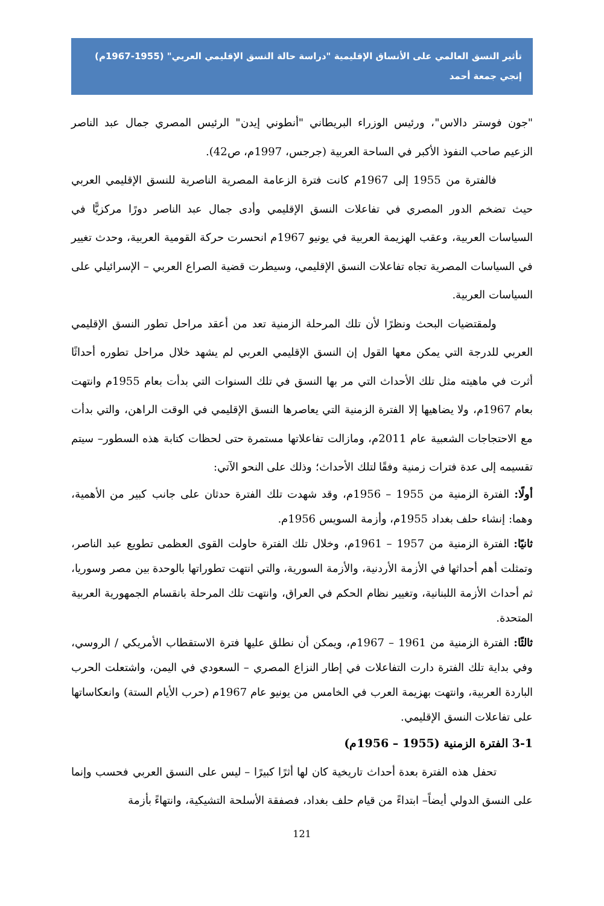تأثير النسق العالمي على الأنساق الإقليمية "دراسة حالة النسق الإقليمي العربي" (1955-1967م)
إنجي جمعة أحمد
"جون فوستر دالاس"، ورئيس الوزراء البريطاني "أنطوني إيدن" الرئيس المصري جمال عبد الناصر الزعيم صاحب النفوذ الأكبر في الساحة العربية (جرجس، 1997م، ص42).
فالفترة من 1955 إلى 1967م كانت فترة الزعامة المصرية الناصرية للنسق الإقليمي العربي حيث تضخم الدور المصري في تفاعلات النسق الإقليمي وأدى جمال عبد الناصر دورًا مركزيًّا في السياسات العربية، وعقب الهزيمة العربية في يونيو 1967م انحسرت حركة القومية العربية، وحدث تغيير في السياسات المصرية تجاه تفاعلات النسق الإقليمي، وسيطرت قضية الصراع العربي – الإسرائيلي على السياسات العربية.
ولمقتضيات البحث ونظرًا لأن تلك المرحلة الزمنية تعد من أعقد مراحل تطور النسق الإقليمي العربي للدرجة التي يمكن معها القول إن النسق الإقليمي العربي لم يشهد خلال مراحل تطوره أحداثًا أثرت في ماهيته مثل تلك الأحداث التي مر بها النسق في تلك السنوات التي بدأت بعام 1955م وانتهت بعام 1967م، ولا يضاهيها إلا الفترة الزمنية التي يعاصرها النسق الإقليمي في الوقت الراهن، والتي بدأت مع الاحتجاجات الشعبية عام 2011م، ومازالت تفاعلاتها مستمرة حتى لحظات كتابة هذه السطور– سيتم تقسيمه إلى عدة فترات زمنية وفقًا لتلك الأحداث؛ وذلك على النحو الآتي:
أولًا: الفترة الزمنية من 1955 – 1956م، وقد شهدت تلك الفترة حدثان على جانب كبير من الأهمية، وهما: إنشاء حلف بغداد 1955م، وأزمة السويس 1956م.
ثانيًا: الفترة الزمنية من 1957 – 1961م، وخلال تلك الفترة حاولت القوى العظمى تطويع عبد الناصر، وتمثلت أهم أحداثها في الأزمة الأردنية، والأزمة السورية، والتي انتهت تطوراتها بالوحدة بين مصر وسوريا، ثم أحداث الأزمة اللبنانية، وتغيير نظام الحكم في العراق، وانتهت تلك المرحلة بانقسام الجمهورية العربية المتحدة.
ثالثًا: الفترة الزمنية من 1961 – 1967م، ويمكن أن نطلق عليها فترة الاستقطاب الأمريكي / الروسي، وفي بداية تلك الفترة دارت التفاعلات في إطار النزاع المصري – السعودي في اليمن، واشتعلت الحرب الباردة العربية، وانتهت بهزيمة العرب في الخامس من يونيو عام 1967م (حرب الأيام الستة) وانعكاساتها على تفاعلات النسق الإقليمي.
3-1 الفترة الزمنية (1955 – 1956م)
تحفل هذه الفترة بعدة أحداث تاريخية كان لها أثرًا كبيرًا – ليس على النسق العربي فحسب وإنما على النسق الدولي أيضاً– ابتداءً من قيام حلف بغداد، فصفقة الأسلحة التشيكية، وانتهاءً بأزمة
121